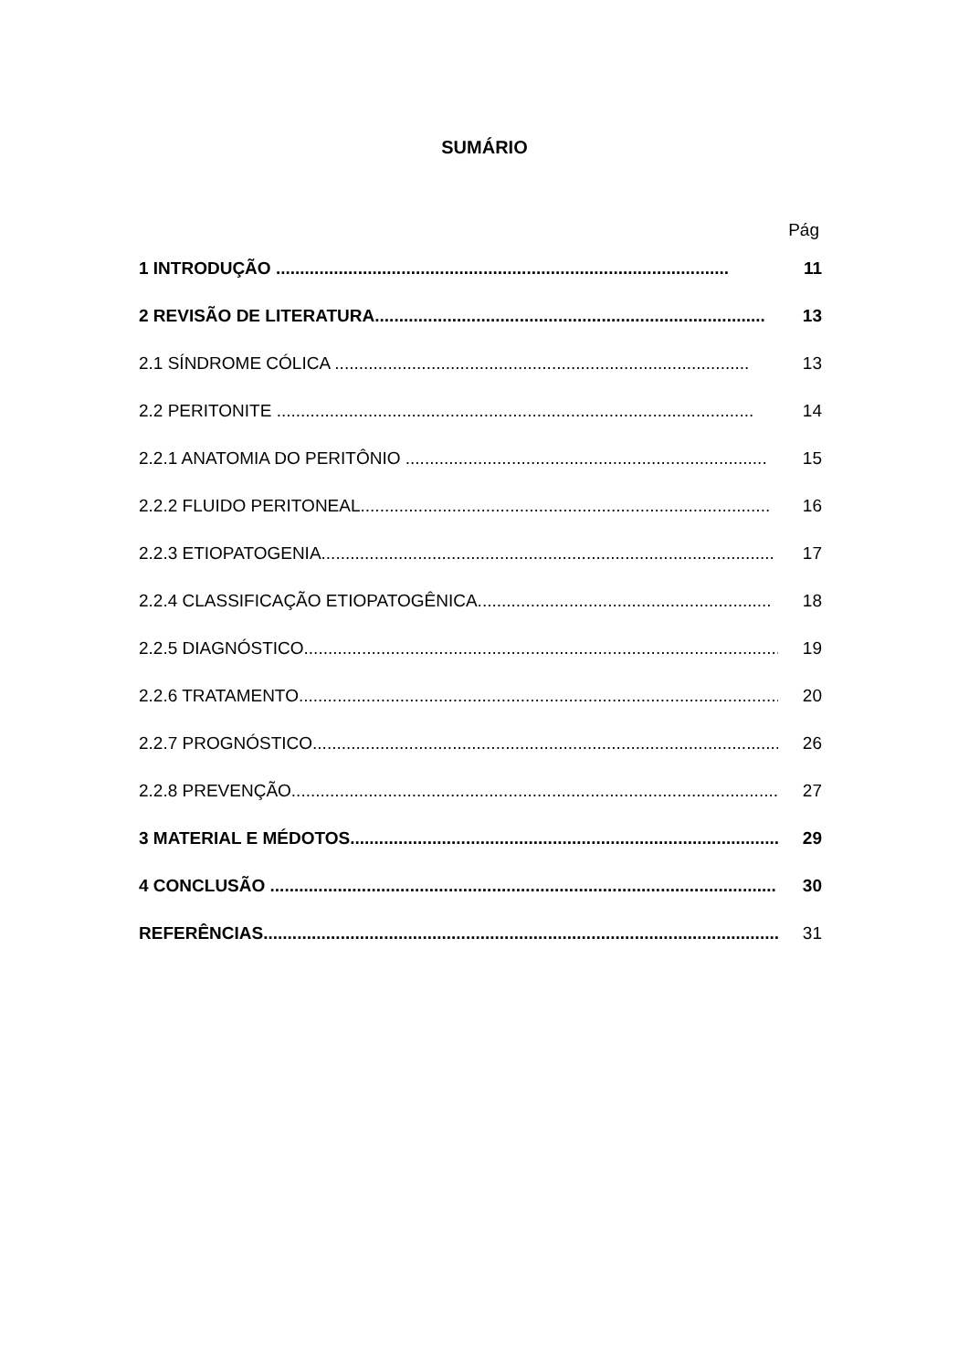SUMÁRIO
Pág
1 INTRODUÇÃO .............................................................................................. 11
2 REVISÃO DE LITERATURA................................................................................. 13
2.1 SÍNDROME CÓLICA ...................................................................................... 13
2.2 PERITONITE ................................................................................................... 14
2.2.1 ANATOMIA DO PERITÔNIO ........................................................................... 15
2.2.2 FLUIDO PERITONEAL..................................................................................... 16
2.2.3 ETIOPATOGENIA.............................................................................................. 17
2.2.4 CLASSIFICAÇÃO ETIOPATOGÊNICA............................................................. 18
2.2.5 DIAGNÓSTICO................................................................................................... 19
2.2.6 TRATAMENTO..................................................................................................... 20
2.2.7 PROGNÓSTICO.................................................................................................. 26
2.2.8 PREVENÇÃO....................................................................................................... 27
3 MATERIAL E MÉDOTOS......................................................................................... 29
4 CONCLUSÃO ......................................................................................................... 30
REFERÊNCIAS............................................................................................................ 31